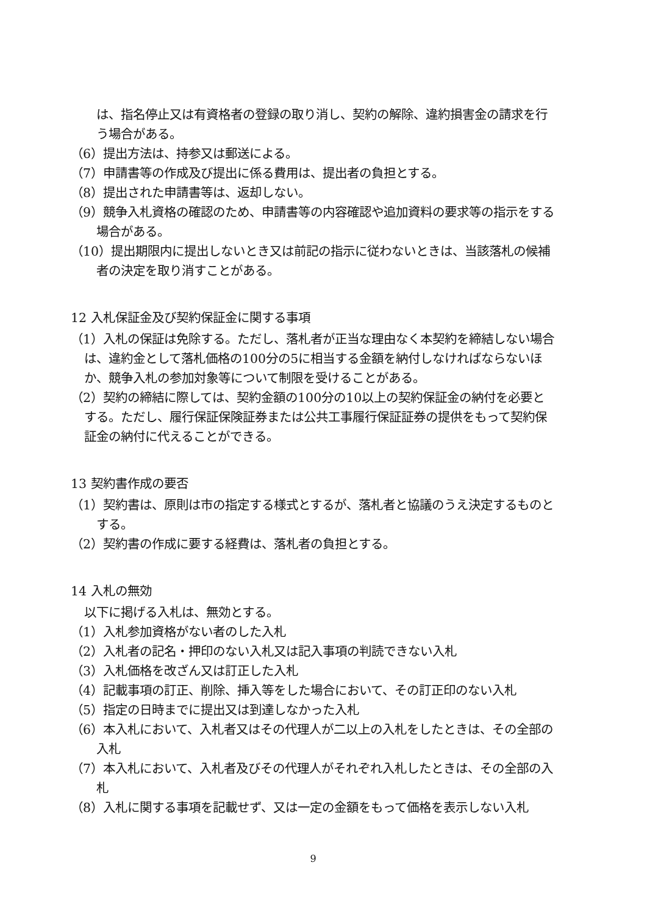は、指名停止又は有資格者の登録の取り消し、契約の解除、違約損害金の請求を行う場合がある。
（6）提出方法は、持参又は郵送による。
（7）申請書等の作成及び提出に係る費用は、提出者の負担とする。
（8）提出された申請書等は、返却しない。
（9）競争入札資格の確認のため、申請書等の内容確認や追加資料の要求等の指示をする場合がある。
（10）提出期限内に提出しないとき又は前記の指示に従わないときは、当該落札の候補者の決定を取り消すことがある。
12 入札保証金及び契約保証金に関する事項
（1）入札の保証は免除する。ただし、落札者が正当な理由なく本契約を締結しない場合は、違約金として落札価格の100分の5に相当する金額を納付しなければならないほか、競争入札の参加対象等について制限を受けることがある。
（2）契約の締結に際しては、契約金額の100分の10以上の契約保証金の納付を必要とする。ただし、履行保証保険証券または公共工事履行保証証券の提供をもって契約保証金の納付に代えることができる。
13 契約書作成の要否
（1）契約書は、原則は市の指定する様式とするが、落札者と協議のうえ決定するものとする。
（2）契約書の作成に要する経費は、落札者の負担とする。
14 入札の無効
以下に掲げる入札は、無効とする。
（1）入札参加資格がない者のした入札
（2）入札者の記名・押印のない入札又は記入事項の判読できない入札
（3）入札価格を改ざん又は訂正した入札
（4）記載事項の訂正、削除、挿入等をした場合において、その訂正印のない入札
（5）指定の日時までに提出又は到達しなかった入札
（6）本入札において、入札者又はその代理人が二以上の入札をしたときは、その全部の入札
（7）本入札において、入札者及びその代理人がそれぞれ入札したときは、その全部の入札
（8）入札に関する事項を記載せず、又は一定の金額をもって価格を表示しない入札
9